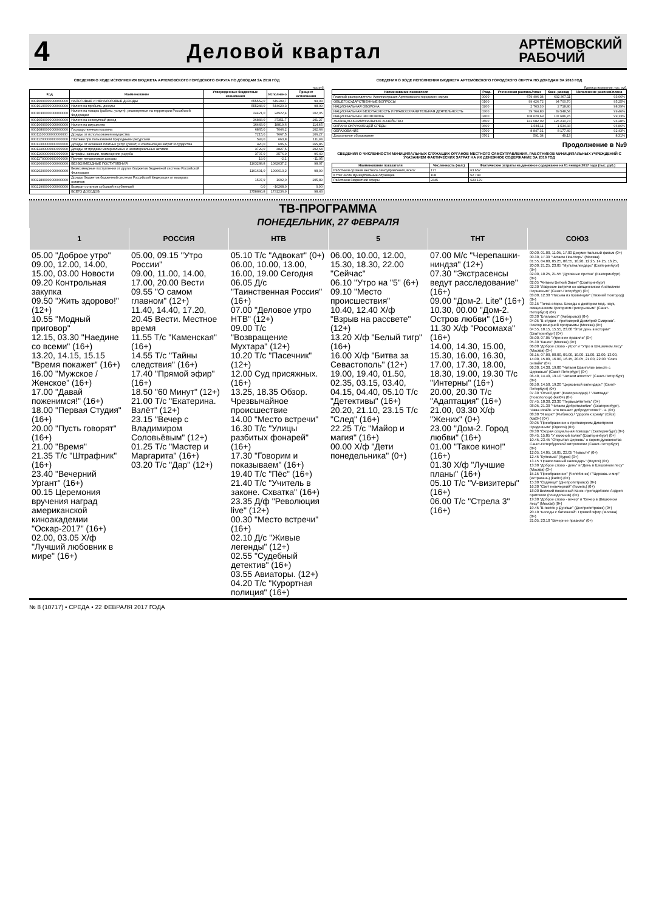4 Деловой квартал АРТЁМОВСКИЙ
РАБОЧИЙ
СВЕДЕНИЯ О ХОДЕ ИСПОЛНЕНИЯ БЮДЖЕТА АРТЕМОВСКОГО ГОРОДСКОГО ОКРУГА ПО ДОХОДАМ ЗА 2016 ГОД
тыс.руб.
| Код | Наименование | Утвержденные бюджетные назначения | Исполнено | Процент исполнения |
| --- | --- | --- | --- | --- |
| 00010000000000000000 | НАЛОГОВЫЕ И НЕНАЛОГОВЫЕ ДОХОДЫ | 655552,0 | 649199,7 | 99,03 |
| 00010100000000000000 | Налоги на прибыль, доходы | 555248,0 | 544620,3 | 98,09 |
| 00010300000000000000 | Налоги на товары (работы, услуги), реализуемые на территории Российской Федерации | 24421,0 | 24922,4 | 102,05 |
| 00010500000000000000 | Налоги на совокупный доход | 36883,0 | 37351,7 | 101,27 |
| 00010600000000000000 | Налоги на имущество | 16443,0 | 18819,6 | 114,45 |
| 00010800000000000000 | Государственная пошлина | 6865,0 | 7046,2 | 102,64 |
| 00011100000000000000 | Доходы от использования имущества | 7215,0 | 7667,5 | 106,27 |
| 00011200000000000000 | Платежи при пользовании природными ресурсами | 593,0 | 663,8 | 111,94 |
| 00011300000000000000 | Доходы от оказания платных услуг (работ) и компенсации затрат государства | 420,0 | 696,6 | 165,86 |
| 00011400000000000000 | Доходы от продажи материальных и нематериальных активов | 3729,0 | 3827,5 | 102,64 |
| 00011600000000000000 | Штрафы, санкции, возмещение ущерба | 3707,0 | 3576,9 | 96,49 |
| 00011700000000000000 | Прочие неналоговые доходы | 19,0 | -2,1 | -11,05 |
| 00020000000000000000 | БЕЗВОЗМЕЗДНЫЕ ПОСТУПЛЕНИЯ | 1103288,8 | 1082037,2 | 98,07 |
| 00020200000000000000 | Безвозмездные поступления от других бюджетов бюджетной системы Российской Федерации | 1101691,0 | 1090613,2 | 98,99 |
| 00021800000000000000 | Доходы бюджетов бюджетной системы Российской Федерации от возврата остатков | 1597,9 | 1692,0 | 105,89 |
| 00021900000000000000 | Возврат остатков субсидий и субвенций | 0,0 | -10268,0 | 0,00 |
| | ВСЕГО ДОХОДОВ | 1758840,8 | 1731236,9 | 98,43 |
СВЕДЕНИЯ О ХОДЕ ИСПОЛНЕНИЯ БЮДЖЕТА АРТЕМОВСКОГО ГОРОДСКОГО ОКРУГА ПО ДОХОДАМ ЗА 2016 ГОД
Единица измерения: тыс. руб.
| Наименование показателя | Разд. | Уточненная роспись/план | Касс. расход | Исполнение росписи/плана |
| --- | --- | --- | --- | --- |
| Главный распорядитель: Администрация Артемовского городского округа | 0000 | 679 496,34 | 632 367,11 | 93,06% |
| ОБЩЕГОСУДАРСТВЕННЫЕ ВОПРОСЫ | 0100 | 99 426,72 | 94 700,70 | 95,25% |
| НАЦИОНАЛЬНАЯ ОБОРОНА | 0200 | 2 763,30 | 2 718,80 | 98,39% |
| НАЦИОНАЛЬНАЯ БЕЗОПАСНОСТЬ И ПРАВООХРАНИТЕЛЬНАЯ ДЕЯТЕЛЬНОСТЬ | 0300 | 39 764,80 | 39 548,54 | 99,46% |
| НАЦИОНАЛЬНАЯ ЭКОНОМИКА | 0400 | 108 629,69 | 107 686,76 | 99,13% |
| ЖИЛИЩНО-КОММУНАЛЬНОЕ ХОЗЯЙСТВО | 0500 | 131 082,09 | 126 210,73 | 96,28% |
| ОХРАНА ОКРУЖАЮЩЕЙ СРЕДЫ | 0600 | 1 584,11 | 1 534,33 | 96,86% |
| ОБРАЗОВАНИЕ | 0700 | 8 847,31 | 8 177,49 | 92,43% |
| Дошкольное образование | 0701 | 591,34 | 49,13 | 8,31% |
Продолжение в №9
СВЕДЕНИЯ О ЧИСЛЕННОСТИ МУНИЦИПАЛЬНЫХ СЛУЖАЩИХ ОРГАНОВ МЕСТНОГО САМОУПРАВЛЕНИЯ, РАБОТНИКОВ МУНИЦИПАЛЬНЫХ УЧРЕЖДЕНИЙ С УКАЗАНИЕМ ФАКТИЧЕСКИХ ЗАТРАТ НА ИХ ДЕНЕЖНОЕ СОДЕРЖАНИЕ ЗА 2016 ГОД
| Наименование показателя | Численность (чел.) | Фактические затраты на денежное содержание на 01 января 2017 года (тыс. руб.) |
| --- | --- | --- |
| Работники органов местного самоуправления, всего: | 177 | 63 652 |
| в том числе муниципальные служащие | 108 | 52 748 |
| Работники бюджетной сферы | 2345 | 623 179 |
ТВ-ПРОГРАММА
ПОНЕДЕЛЬНИК, 27 ФЕВРАЛЯ
1 РОССИЯ НТВ 5 ТНТ СОЮЗ
05.00 "Доброе утро"
09.00, 12.00, 14.00, 15.00, 03.00 Новости
09.20 Контрольная закупка
09.50 "Жить здорово!" (12+)
10.55 "Модный приговор"
12.15, 03.30 "Наедине со всеми" (16+)
13.20, 14.15, 15.15 "Время покажет" (16+)
16.00 "Мужское / Женское" (16+)
17.00 "Давай поженимся!" (16+)
18.00 "Первая Студия" (16+)
20.00 "Пусть говорят" (16+)
21.00 "Время"
21.35 Т/с "Штрафник" (16+)
23.40 "Вечерний Ургант" (16+)
00.15 Церемония вручения наград американской киноакадемии "Оскар-2017" (16+)
02.00, 03.05 Х/ф "Лучший любовник в мире" (16+)
05.00, 09.15 "Утро России"
09.00, 11.00, 14.00, 17.00, 20.00 Вести
09.55 "О самом главном" (12+)
11.40, 14.40, 17.20, 20.45 Вести. Местное время
11.55 Т/с "Каменская" (16+)
14.55 Т/с "Тайны следствия" (16+)
17.40 "Прямой эфир" (16+)
18.50 "60 Минут" (12+)
21.00 Т/с "Екатерина. Взлёт" (12+)
23.15 "Вечер с Владимиром Соловьёвым" (12+)
01.25 Т/с "Мастер и Маргарита" (16+)
03.20 Т/с "Дар" (12+)
05.10 Т/с "Адвокат" (0+)
06.00, 10.00, 13.00, 16.00, 19.00 Сегодня
06.05 Д/с "Таинственная Россия" (16+)
07.00 "Деловое утро НТВ" (12+)
09.00 Т/с "Возвращение Мухтара" (12+)
10.20 Т/с "Пасечник" (12+)
12.00 Суд присяжных. (16+)
13.25, 18.35 Обзор. Чрезвычайное происшествие
14.00 "Место встречи"
16.30 Т/с "Улицы разбитых фонарей" (16+)
17.30 "Говорим и показываем" (16+)
19.40 Т/с "Пёс" (16+)
21.40 Т/с "Учитель в законе. Схватка" (16+)
23.35 Д/ф "Революция live" (12+)
00.30 "Место встречи" (16+)
02.10 Д/с "Живые легенды" (12+)
02.55 "Судебный детектив" (16+)
03.55 Авиаторы. (12+)
04.20 Т/с "Курортная полиция" (16+)
06.00, 10.00, 12.00, 15.30, 18.30, 22.00 "Сейчас"
06.10 "Утро на "5" (6+)
09.10 "Место происшествия"
10.40, 12.40 Х/ф "Взрыв на рассвете" (12+)
13.20 Х/ф "Белый тигр" (16+)
16.00 Х/ф "Битва за Севастополь" (12+)
19.00, 19.40, 01.50, 02.35, 03.15, 03.40, 04.15, 04.40, 05.10 Т/с "Детективы" (16+)
20.20, 21.10, 23.15 Т/с "След" (16+)
22.25 Т/с "Майор и магия" (16+)
00.00 Х/ф "Дети понедельника" (0+)
07.00 М/с "Черепашки-ниндзя" (12+)
07.30 "Экстрасенсы ведут расследование" (16+)
09.00 "Дом-2. Lite" (16+)
10.30, 00.00 "Дом-2. Остров любви" (16+)
11.30 Х/ф "Росомаха" (16+)
14.00, 14.30, 15.00, 15.30, 16.00, 16.30, 17.00, 17.30, 18.00, 18.30, 19.00, 19.30 Т/с "Интерны" (16+)
20.00, 20.30 Т/с "Адаптация" (16+)
21.00, 03.30 Х/ф "Жених" (0+)
23.00 "Дом-2. Город любви" (16+)
01.00 "Такое кино!" (16+)
01.30 Х/ф "Лучшие планы" (16+)
05.10 Т/с "V-визитеры" (16+)
06.00 Т/с "Стрела 3" (16+)
00.00, 01.00, 11.05, 17.00 Документальный фильм (0+)
00.30, 17.30 "Читаем Псалтирь" (Москва)
01.55, 04.00, 05.25, 08.55, 10.20, 12.25, 14.25, 16.25, 20.00, 21.25, 23.05 "Мульткалендарь" (Екатеринбург) (0+)
02.00, 10.25, 21.55 "Духовные притчи" (Екатеринбург) (0+)
02.05 "Читаем Ветхий Завет" (Екатеринбург)
02.30 "Лаврские встречи со священником Анатолием Першиным" (Санкт-Петербург) (0+)
03.00, 12.30 "Письма из провинции" (Нижний Новгород) (0+)
03.15 "Точка опоры. Беседы с доктором мед. наук, священником Григорием Григорьевым" (Санкт-Петербург) (0+)
03.30 "Благовест" (Хабаровск) (0+)
04.05 "В студии - протоиерей Димитрий Смирнов". Повтор вечерней программы (Москва) (0+)
04.55, 10.15, 15.55, 23.00 "Этот день в истории" (Екатеринбург) (0+)
05.00, 07.05 "Утреннее правило" (0+)
05.30 "Канон" (Москва) (0+)
06.00 "Доброе слово - утро" и "Утро в Шишкином лесу" (Москва) (0+)
06.15, 07.00, 08.00, 09.00, 10.00, 11.00, 12.00, 13.00, 14.00, 15.00, 16.00, 16.45, 20.05, 21.00, 22.00 "Союз онлайн" (0+)
06.30, 14.30, 19.00 "Читаем Евангелие вместе с Церковью" (Санкт-Петербург) (0+)
06.40, 14.40, 19.10 "Читаем апостол" (Санкт-Петербург) (0+)
06.50, 14.50, 19.20 "Церковный календарь" (Санкт-Петербург) (0+)
07.30 "Отчий дом" (Екатеринодар) / "Лампада" (Новополоцк) (kat0+) (0+)
07.45, 10.30, 23.30 "Первосвятитель" (0+)
08.05, 21.30 "Читаем Добротолюбие" (Екатеринбург). "Авва Исайя. Что мешает добродетелям?". Ч. (0+)
08.30 "Я верю" (Рыбинск) / "Дорога к храму" (Ейск) (kat0+) (0+)
09.05 "Преображение с протоиереем Димитрием Предеиным" (Одесса) (0+)
09.30 "Скорая социальная помощь" (Екатеринбург) (0+)
09.45, 15.05 "У книжной полки" (Екатеринбург) (0+)
10.45, 23.45 "Открытая Церковь" с хором духовенства Санкт-Петербургской митрополии (Санкт-Петербург) (0+)
12.05, 14.05, 16.05, 22.05 "Новости" (0+)
12.45 "Купелька" (Курск) (0+)
13.15 "Православный календарь" (Якутск) (0+)
13.30 "Доброе слово - день" и "День в Шишкином лесу" (Москва) (0+)
15.15 "Преображение" (Челябинск) / "Церковь и мир" (Астрахань) (kat0+) (0+)
15.30 "Седмица" (Днепропетровск) (0+)
16.30 "Свет невечерний" (Гомель) (0+)
18.00 Великий покаянный Канон преподобного Андрея Критского (понедельник) (0+)
19.30 "Доброе слово - вечер" и "Вечер в Шишкином лесу" (Москва) (0+)
19.45 "В гостях у Дуняши" (Днепропетровск) (0+)
20.10 "Беседы с батюшкой". Прямой эфир (Москва) (0+)
21.05, 23.10 "Вечернее правило" (0+)
№ 8 (10717) • СРЕДА • 22 ФЕВРАЛЯ 2017 ГОДА